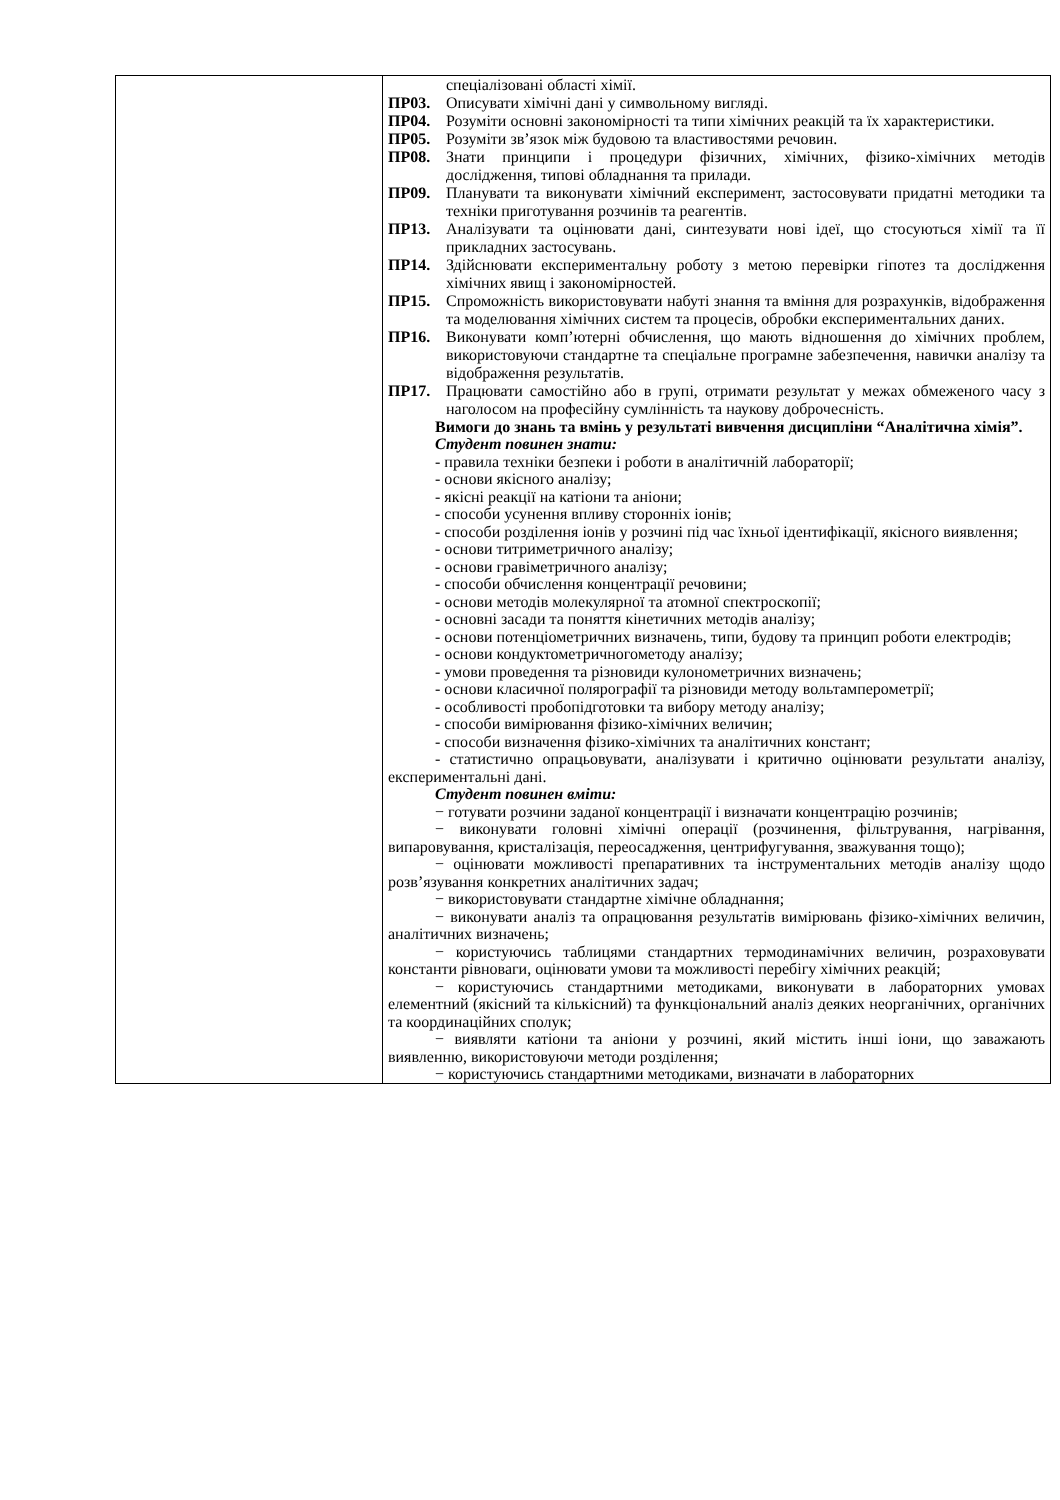| | спеціалізовані області хімії. ПР03. Описувати хімічні дані у символьному вигляді. ПР04. Розуміти основні закономірності та типи хімічних реакцій та їх характеристики. ПР05. Розуміти зв’язок між будовою та властивостями речовин. ПР08. Знати принципи і процедури фізичних, хімічних, фізико-хімічних методів дослідження, типові обладнання та прилади. ПР09. Планувати та виконувати хімічний експеримент, застосовувати придатні методики та техніки приготування розчинів та реагентів. ПР13. Аналізувати та оцінювати дані, синтезувати нові ідеї, що стосуються хімії та її прикладних застосувань. ПР14. Здійснювати експериментальну роботу з метою перевірки гіпотез та дослідження хімічних явищ і закономірностей. ПР15. Спроможність використовувати набуті знання та вміння для розрахунків, відображення та моделювання хімічних систем та процесів, обробки експериментальних даних. ПР16. Виконувати комп’ютерні обчислення, що мають відношення до хімічних проблем, використовуючи стандартне та спеціальне програмне забезпечення, навички аналізу та відображення результатів. ПР17. Працювати самостійно або в групі, отримати результат у межах обмеженого часу з наголосом на професійну сумлінність та наукову доброчесність. Вимоги до знань та вмінь у результаті вивчення дисципліни “Аналітична хімія”. Студент повинен знати: - правила техніки безпеки і роботи в аналітичній лабораторії; - основи якісного аналізу; - якісні реакції на катіони та аніони; - способи усунення впливу сторонніх іонів; - способи розділення іонів у розчині під час їхньої ідентифікації, якісного виявлення; - основи титриметричного аналізу; - основи гравіметричного аналізу; - способи обчислення концентрації речовини; - основи методів молекулярної та атомної спектроскопії; - основні засади та поняття кінетичних методів аналізу; - основи потенціометричних визначень, типи, будову та принцип роботи електродів; - основи кондуктометричногометоду аналізу; - умови проведення та різновиди кулонометричних визначень; - основи класичної полярографії та різновиди методу вольтамперометрії; - особливості пробопідготовки та вибору методу аналізу; - способи вимірювання фізико-хімічних величин; - способи визначення фізико-хімічних та аналітичних констант; - статистично опрацьовувати, аналізувати і критично оцінювати результати аналізу, експериментальні дані. Студент повинен вміти: − готувати розчини заданої концентрації і визначати концентрацію розчинів; − виконувати головні хімічні операції (розчинення, фільтрування, нагрівання, випаровування, кристалізація, переосадження, центрифугування, зважування тощо); − оцінювати можливості препаративних та інструментальних методів аналізу щодо розв’язування конкретних аналітичних задач; − використовувати стандартне хімічне обладнання; − виконувати аналіз та опрацювання результатів вимірювань фізико-хімічних величин, аналітичних визначень; − користуючись таблицями стандартних термодинамічних величин, розраховувати константи рівноваги, оцінювати умови та можливості перебігу хімічних реакцій; − користуючись стандартними методиками, виконувати в лабораторних умовах елементний (якісний та кількісний) та функціональний аналіз деяких неорганічних, органічних та координаційних сполук; − виявляти катіони та аніони у розчині, який містить інші іони, що заважають виявленню, використовуючи методи розділення; − користуючись стандартними методиками, визначати в лабораторних |